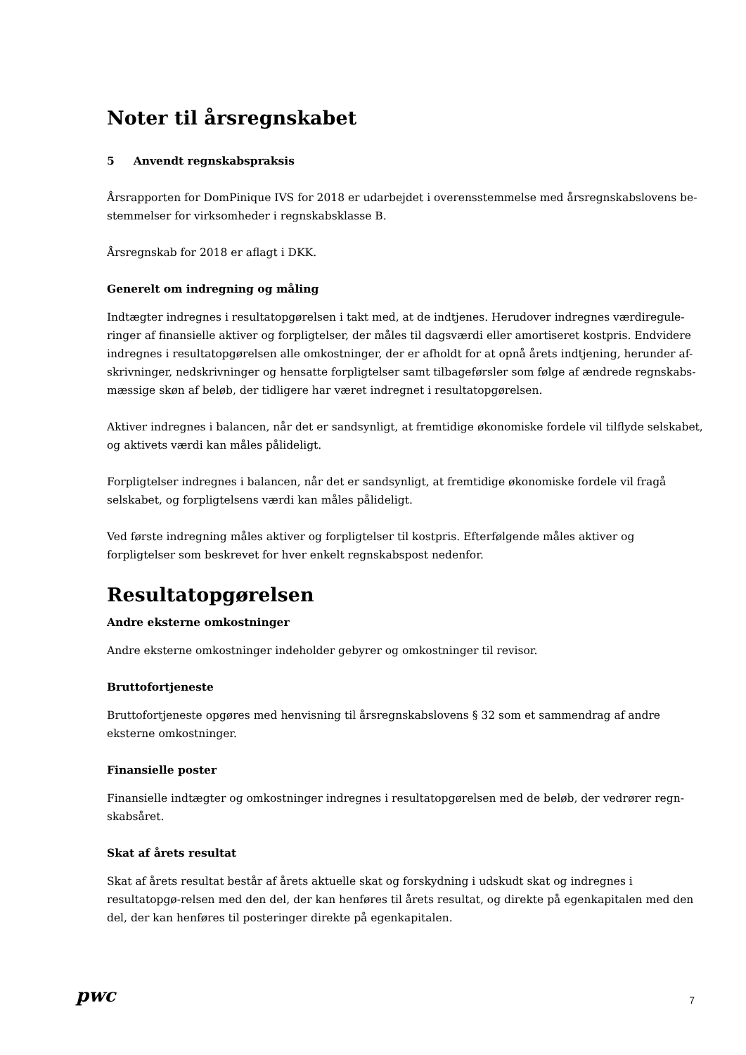Noter til årsregnskabet
5 Anvendt regnskabspraksis
Årsrapporten for DomPinique IVS for 2018 er udarbejdet i overensstemmelse med årsregnskabslovens be-stemmelser for virksomheder i regnskabsklasse B.
Årsregnskab for 2018 er aflagt i DKK.
Generelt om indregning og måling
Indtægter indregnes i resultatopgørelsen i takt med, at de indtjenes. Herudover indregnes værdiregule-ringer af finansielle aktiver og forpligtelser, der måles til dagsværdi eller amortiseret kostpris. Endvidere indregnes i resultatopgørelsen alle omkostninger, der er afholdt for at opnå årets indtjening, herunder af-skrivninger, nedskrivninger og hensatte forpligtelser samt tilbageførsler som følge af ændrede regnskabs-mæssige skøn af beløb, der tidligere har været indregnet i resultatopgørelsen.
Aktiver indregnes i balancen, når det er sandsynligt, at fremtidige økonomiske fordele vil tilflyde selskabet, og aktivets værdi kan måles pålideligt.
Forpligtelser indregnes i balancen, når det er sandsynligt, at fremtidige økonomiske fordele vil fragå selskabet, og forpligtelsens værdi kan måles pålideligt.
Ved første indregning måles aktiver og forpligtelser til kostpris. Efterfølgende måles aktiver og forpligtelser som beskrevet for hver enkelt regnskabspost nedenfor.
Resultatopgørelsen
Andre eksterne omkostninger
Andre eksterne omkostninger indeholder gebyrer og omkostninger til revisor.
Bruttofortjeneste
Bruttofortjeneste opgøres med henvisning til årsregnskabslovens § 32 som et sammendrag af andre eksterne omkostninger.
Finansielle poster
Finansielle indtægter og omkostninger indregnes i resultatopgørelsen med de beløb, der vedrører regn-skabsåret.
Skat af årets resultat
Skat af årets resultat består af årets aktuelle skat og forskydning i udskudt skat og indregnes i resultatopgø-relsen med den del, der kan henføres til årets resultat, og direkte på egenkapitalen med den del, der kan henføres til posteringer direkte på egenkapitalen.
pwc 7